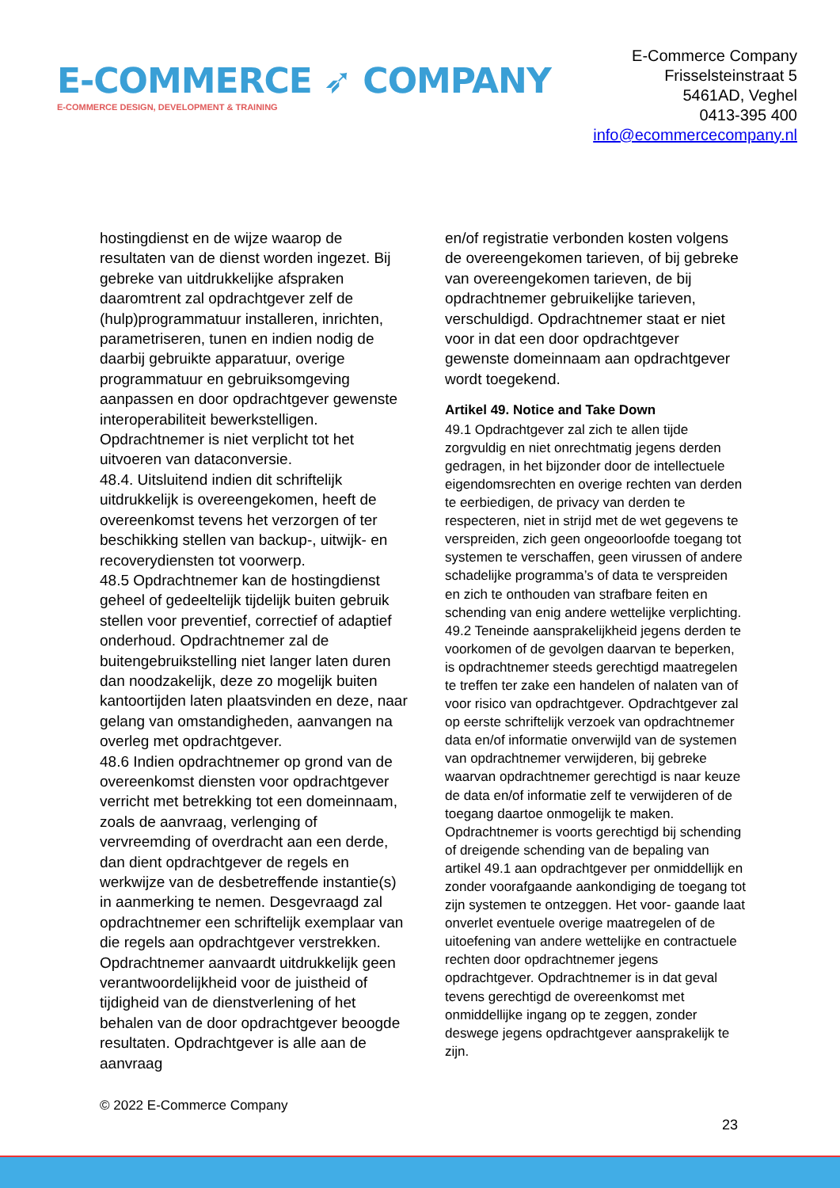E-COMMERCE ➶ COMPANY
E-COMMERCE DESIGN, DEVELOPMENT & TRAINING
E-Commerce Company
Frisselsteinstraat 5
5461AD, Veghel
0413-395 400
info@ecommercecompany.nl
hostingdienst en de wijze waarop de resultaten van de dienst worden ingezet. Bij gebreke van uitdrukkelijke afspraken daaromtrent zal opdrachtgever zelf de (hulp)programmatuur installeren, inrichten, parametriseren, tunen en indien nodig de daarbij gebruikte apparatuur, overige programmatuur en gebruiksomgeving aanpassen en door opdrachtgever gewenste interoperabiliteit bewerkstelligen. Opdrachtnemer is niet verplicht tot het uitvoeren van dataconversie.
48.4. Uitsluitend indien dit schriftelijk uitdrukkelijk is overeengekomen, heeft de overeenkomst tevens het verzorgen of ter beschikking stellen van backup-, uitwijk- en recoverydiensten tot voorwerp.
48.5 Opdrachtnemer kan de hostingdienst geheel of gedeeltelijk tijdelijk buiten gebruik stellen voor preventief, correctief of adaptief onderhoud. Opdrachtnemer zal de buitengebruikstelling niet langer laten duren dan noodzakelijk, deze zo mogelijk buiten kantoortijden laten plaatsvinden en deze, naar gelang van omstandigheden, aanvangen na overleg met opdrachtgever.
48.6 Indien opdrachtnemer op grond van de overeenkomst diensten voor opdrachtgever verricht met betrekking tot een domeinnaam, zoals de aanvraag, verlenging of vervreemding of overdracht aan een derde, dan dient opdrachtgever de regels en werkwijze van de desbetreffende instantie(s) in aanmerking te nemen. Desgevraagd zal opdrachtnemer een schriftelijk exemplaar van die regels aan opdrachtgever verstrekken. Opdrachtnemer aanvaardt uitdrukkelijk geen verantwoordelijkheid voor de juistheid of tijdigheid van de dienstverlening of het behalen van de door opdrachtgever beoogde resultaten. Opdrachtgever is alle aan de aanvraag
en/of registratie verbonden kosten volgens de overeengekomen tarieven, of bij gebreke van overeengekomen tarieven, de bij opdrachtnemer gebruikelijke tarieven, verschuldigd. Opdrachtnemer staat er niet voor in dat een door opdrachtgever gewenste domeinnaam aan opdrachtgever wordt toegekend.
Artikel 49. Notice and Take Down
49.1 Opdrachtgever zal zich te allen tijde zorgvuldig en niet onrechtmatig jegens derden gedragen, in het bijzonder door de intellectuele eigendomsrechten en overige rechten van derden te eerbiedigen, de privacy van derden te respecteren, niet in strijd met de wet gegevens te verspreiden, zich geen ongeoorloofde toegang tot systemen te verschaffen, geen virussen of andere schadelijke programma’s of data te verspreiden en zich te onthouden van strafbare feiten en schending van enig andere wettelijke verplichting.
49.2 Teneinde aansprakelijkheid jegens derden te voorkomen of de gevolgen daarvan te beperken, is opdrachtnemer steeds gerechtigd maatregelen te treffen ter zake een handelen of nalaten van of voor risico van opdrachtgever. Opdrachtgever zal op eerste schriftelijk verzoek van opdrachtnemer data en/of informatie onverwijld van de systemen van opdrachtnemer verwijderen, bij gebreke waarvan opdrachtnemer gerechtigd is naar keuze de data en/of informatie zelf te verwijderen of de toegang daartoe onmogelijk te maken. Opdrachtnemer is voorts gerechtigd bij schending of dreigende schending van de bepaling van artikel 49.1 aan opdrachtgever per onmiddellijk en zonder voorafgaande aankondiging de toegang tot zijn systemen te ontzeggen. Het voor- gaande laat onverlet eventuele overige maatregelen of de uitoefening van andere wettelijke en contractuele rechten door opdrachtnemer jegens opdrachtgever. Opdrachtnemer is in dat geval tevens gerechtigd de overeenkomst met onmiddellijke ingang op te zeggen, zonder deswege jegens opdrachtgever aansprakelijk te zijn.
© 2022 E-Commerce Company
23